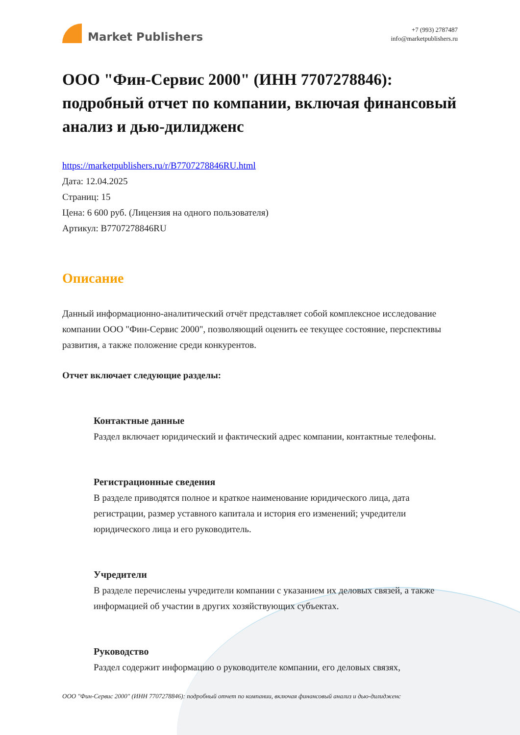Market Publishers
+7 (993) 2787487
info@marketpublishers.ru
ООО "Фин-Сервис 2000" (ИНН 7707278846): подробный отчет по компании, включая финансовый анализ и дью-дилидженс
https://marketpublishers.ru/r/B7707278846RU.html
Дата: 12.04.2025
Страниц: 15
Цена: 6 600 руб. (Лицензия на одного пользователя)
Артикул: B7707278846RU
Описание
Данный информационно-аналитический отчёт представляет собой комплексное исследование компании ООО "Фин-Сервис 2000", позволяющий оценить ее текущее состояние, перспективы развития, а также положение среди конкурентов.
Отчет включает следующие разделы:
Контактные данные
Раздел включает юридический и фактический адрес компании, контактные телефоны.
Регистрационные сведения
В разделе приводятся полное и краткое наименование юридического лица, дата регистрации, размер уставного капитала и история его изменений; учредители юридического лица и его руководитель.
Учредители
В разделе перечислены учредители компании с указанием их деловых связей, а также информацией об участии в других хозяйствующих субъектах.
Руководство
Раздел содержит информацию о руководителе компании, его деловых связях,
ООО "Фин-Сервис 2000" (ИНН 7707278846): подробный отчет по компании, включая финансовый анализ и дью-дилидженс